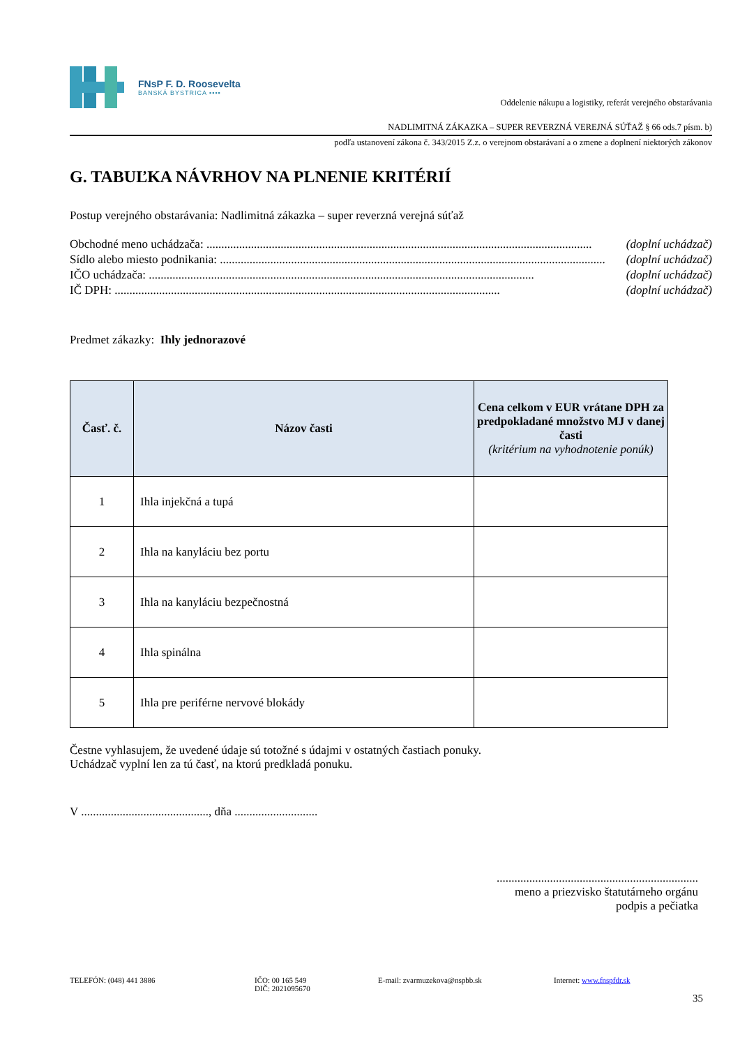FNsP F. D. Roosevelta
BANSKÁ BYSTRICA ▪▪▪▪
Oddelenie nákupu a logistiky, referát verejného obstarávania
NADLIMITNÁ ZÁKAZKA – SUPER REVERZNÁ VEREJNÁ SÚŤAŽ § 66 ods.7 písm. b)
podľa ustanovení zákona č. 343/2015 Z.z. o verejnom obstarávaní a o zmene a doplnení niektorých zákonov
G. TABUĽKA NÁVRHOV NA PLNENIE KRITÉRIÍ
Postup verejného obstarávania: Nadlimitná zákazka – super reverzná verejná súťaž
Obchodné meno uchádzača: .................................................................................................................................. (doplní uchádzač)
Sídlo alebo miesto podnikania: .................................................................................................................................. (doplní uchádzač)
IČO uchádzača: .................................................................................................................................. (doplní uchádzač)
IČ DPH: .................................................................................................................................. (doplní uchádzač)
Predmet zákazky: Ihly jednorazové
| Časť. č. | Názov časti | Cena celkom v EUR vrátane DPH za predpokladané množstvo MJ v danej časti (kritérium na vyhodnotenie ponúk) |
| --- | --- | --- |
| 1 | Ihla injekčná a tupá | |
| 2 | Ihla na kanyláciu bez portu | |
| 3 | Ihla na kanyláciu bezpečnostná | |
| 4 | Ihla spinálna | |
| 5 | Ihla pre periférne nervové blokády | |
Čestne vyhlasujem, že uvedené údaje sú totožné s údajmi v ostatných častiach ponuky.
Uchádzač vyplní len za tú časť, na ktorú predkladá ponuku.
V ..........................................., dňa ............................
....................................................................
meno a priezvisko štatutárneho orgánu
podpis a pečiatka
TELEFÓN: (048) 441 3886 IČO: 00 165 549
DIČ: 2021095670
E-mail: zvarmuzekova@nspbb.sk Internet: www.fnspfdr.sk
35